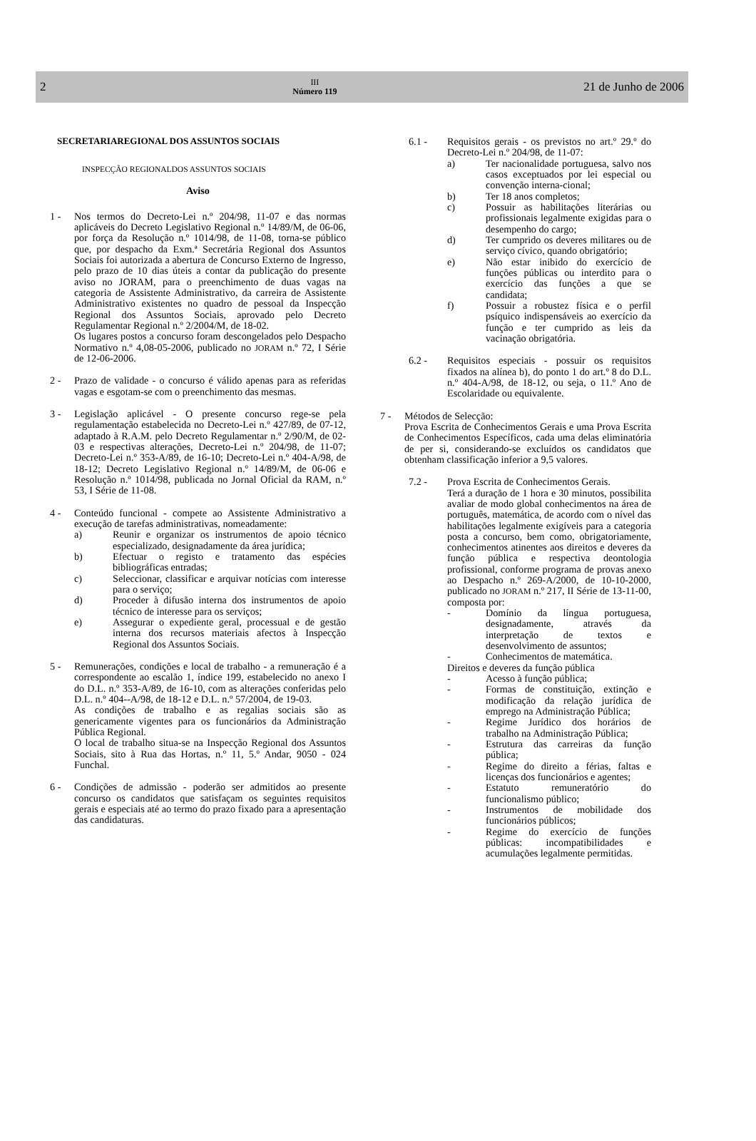2
III
Número 119
21 de Junho de 2006
SECRETARIAREGIONAL DOS ASSUNTOS SOCIAIS
INSPECÇÃO REGIONALDOS ASSUNTOS SOCIAIS
Aviso
1 - Nos termos do Decreto-Lei n.º 204/98, 11-07 e das normas aplicáveis do Decreto Legislativo Regional n.º 14/89/M, de 06-06, por força da Resolução n.º 1014/98, de 11-08, torna-se público que, por despacho da Exm.ª Secretária Regional dos Assuntos Sociais foi autorizada a abertura de Concurso Externo de Ingresso, pelo prazo de 10 dias úteis a contar da publicação do presente aviso no JORAM, para o preenchimento de duas vagas na categoria de Assistente Administrativo, da carreira de Assistente Administrativo existentes no quadro de pessoal da Inspecção Regional dos Assuntos Sociais, aprovado pelo Decreto Regulamentar Regional n.º 2/2004/M, de 18-02.
Os lugares postos a concurso foram descongelados pelo Despacho Normativo n.º 4,08-05-2006, publicado no JORAM n.º 72, I Série de 12-06-2006.
2 - Prazo de validade - o concurso é válido apenas para as referidas vagas e esgotam-se com o preenchimento das mesmas.
3 - Legislação aplicável - O presente concurso rege-se pela regulamentação estabelecida no Decreto-Lei n.º 427/89, de 07-12, adaptado à R.A.M. pelo Decreto Regulamentar n.º 2/90/M, de 02-03 e respectivas alterações, Decreto-Lei n.º 204/98, de 11-07; Decreto-Lei n.º 353-A/89, de 16-10; Decreto-Lei n.º 404-A/98, de 18-12; Decreto Legislativo Regional n.º 14/89/M, de 06-06 e Resolução n.º 1014/98, publicada no Jornal Oficial da RAM, n.º 53, I Série de 11-08.
4 - Conteúdo funcional - compete ao Assistente Administrativo a execução de tarefas administrativas, nomeadamente:
a) Reunir e organizar os instrumentos de apoio técnico especializado, designadamente da área jurídica;
b) Efectuar o registo e tratamento das espécies bibliográficas entradas;
c) Seleccionar, classificar e arquivar notícias com interesse para o serviço;
d) Proceder à difusão interna dos instrumentos de apoio técnico de interesse para os serviços;
e) Assegurar o expediente geral, processual e de gestão interna dos recursos materiais afectos à Inspecção Regional dos Assuntos Sociais.
5 - Remunerações, condições e local de trabalho - a remuneração é a correspondente ao escalão 1, índice 199, estabelecido no anexo I do D.L. n.º 353-A/89, de 16-10, com as alterações conferidas pelo D.L. n.º 404--A/98, de 18-12 e D.L. n.º 57/2004, de 19-03.
As condições de trabalho e as regalias sociais são as genericamente vigentes para os funcionários da Administração Pública Regional.
O local de trabalho situa-se na Inspecção Regional dos Assuntos Sociais, sito à Rua das Hortas, n.º 11, 5.º Andar, 9050 - 024 Funchal.
6 - Condições de admissão - poderão ser admitidos ao presente concurso os candidatos que satisfaçam os seguintes requisitos gerais e especiais até ao termo do prazo fixado para a apresentação das candidaturas.
6.1 - Requisitos gerais - os previstos no art.º 29.º do Decreto-Lei n.º 204/98, de 11-07:
a) Ter nacionalidade portuguesa, salvo nos casos exceptuados por lei especial ou convenção interna-cional;
b) Ter 18 anos completos;
c) Possuir as habilitações literárias ou profissionais legalmente exigidas para o desempenho do cargo;
d) Ter cumprido os deveres militares ou de serviço cívico, quando obrigatório;
e) Não estar inibido do exercício de funções públicas ou interdito para o exercício das funções a que se candidata;
f) Possuir a robustez física e o perfil psíquico indispensáveis ao exercício da função e ter cumprido as leis da vacinação obrigatória.
6.2 - Requisitos especiais - possuir os requisitos fixados na alínea b), do ponto 1 do art.º 8 do D.L. n.º 404-A/98, de 18-12, ou seja, o 11.º Ano de Escolaridade ou equivalente.
7 - Métodos de Selecção:
Prova Escrita de Conhecimentos Gerais e uma Prova Escrita de Conhecimentos Específicos, cada uma delas eliminatória de per si, considerando-se excluídos os candidatos que obtenham classificação inferior a 9,5 valores.
7.2 - Prova Escrita de Conhecimentos Gerais.
Terá a duração de 1 hora e 30 minutos, possibilita avaliar de modo global conhecimentos na área de português, matemática, de acordo com o nível das habilitações legalmente exigíveis para a categoria posta a concurso, bem como, obrigatoriamente, conhecimentos atinentes aos direitos e deveres da função pública e respectiva deontologia profissional, conforme programa de provas anexo ao Despacho n.º 269-A/2000, de 10-10-2000, publicado no JORAM n.º 217, II Série de 13-11-00, composta por:
- Domínio da língua portuguesa, designadamente, através da interpretação de textos e desenvolvimento de assuntos;
- Conhecimentos de matemática.
Direitos e deveres da função pública
- Acesso à função pública;
- Formas de constituição, extinção e modificação da relação jurídica de emprego na Administração Pública;
- Regime Jurídico dos horários de trabalho na Administração Pública;
- Estrutura das carreiras da função pública;
- Regime do direito a férias, faltas e licenças dos funcionários e agentes;
- Estatuto remuneratório do funcionalismo público;
- Instrumentos de mobilidade dos funcionários públicos;
- Regime do exercício de funções públicas: incompatibilidades e acumulações legalmente permitidas.